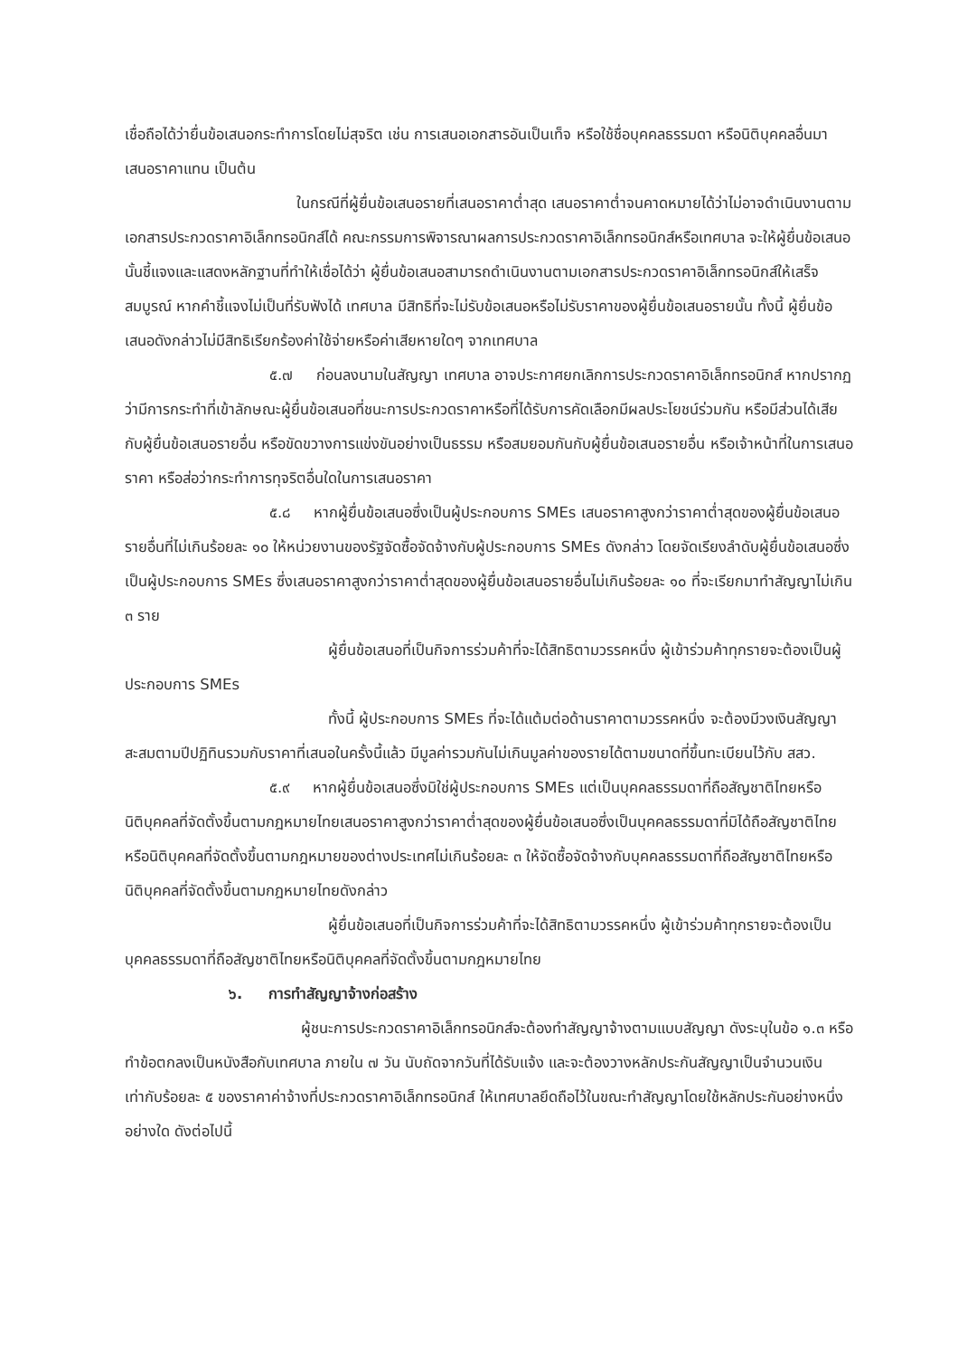เชื่อถือได้ว่ายื่นข้อเสนอกระทำการโดยไม่สุจริต เช่น การเสนอเอกสารอันเป็นเท็จ หรือใช้ชื่อบุคคลธรรมดา หรือนิติบุคคลอื่นมาเสนอราคาแทน เป็นต้น
ในกรณีที่ผู้ยื่นข้อเสนอรายที่เสนอราคาต่ำสุด เสนอราคาต่ำจนคาดหมายได้ว่าไม่อาจดำเนินงานตามเอกสารประกวดราคาอิเล็กทรอนิกส์ได้ คณะกรรมการพิจารณาผลการประกวดราคาอิเล็กทรอนิกส์หรือเทศบาล จะให้ผู้ยื่นข้อเสนอนั้นชี้แจงและแสดงหลักฐานที่ทำให้เชื่อได้ว่า ผู้ยื่นข้อเสนอสามารถดำเนินงานตามเอกสารประกวดราคาอิเล็กทรอนิกส์ให้เสร็จสมบูรณ์ หากคำชี้แจงไม่เป็นที่รับฟังได้ เทศบาล มีสิทธิที่จะไม่รับข้อเสนอหรือไม่รับราคาของผู้ยื่นข้อเสนอรายนั้น ทั้งนี้ ผู้ยื่นข้อเสนอดังกล่าวไม่มีสิทธิเรียกร้องค่าใช้จ่ายหรือค่าเสียหายใดๆ จากเทศบาล
๕.๗ ก่อนลงนามในสัญญา เทศบาล อาจประกาศยกเลิกการประกวดราคาอิเล็กทรอนิกส์ หากปรากฏว่ามีการกระทำที่เข้าลักษณะผู้ยื่นข้อเสนอที่ชนะการประกวดราคาหรือที่ได้รับการคัดเลือกมีผลประโยชน์ร่วมกัน หรือมีส่วนได้เสียกับผู้ยื่นข้อเสนอรายอื่น หรือขัดขวางการแข่งขันอย่างเป็นธรรม หรือสมยอมกันกับผู้ยื่นข้อเสนอรายอื่น หรือเจ้าหน้าที่ในการเสนอราคา หรือส่อว่ากระทำการทุจริตอื่นใดในการเสนอราคา
๕.๘ หากผู้ยื่นข้อเสนอซึ่งเป็นผู้ประกอบการ SMEs เสนอราคาสูงกว่าราคาต่ำสุดของผู้ยื่นข้อเสนอรายอื่นที่ไม่เกินร้อยละ ๑๐ ให้หน่วยงานของรัฐจัดซื้อจัดจ้างกับผู้ประกอบการ SMEs ดังกล่าว โดยจัดเรียงลำดับผู้ยื่นข้อเสนอซึ่งเป็นผู้ประกอบการ SMEs ซึ่งเสนอราคาสูงกว่าราคาต่ำสุดของผู้ยื่นข้อเสนอรายอื่นไม่เกินร้อยละ ๑๐ ที่จะเรียกมาทำสัญญาไม่เกิน ๓ ราย
ผู้ยื่นข้อเสนอที่เป็นกิจการร่วมค้าที่จะได้สิทธิตามวรรคหนึ่ง ผู้เข้าร่วมค้าทุกรายจะต้องเป็นผู้ประกอบการ SMEs
ทั้งนี้ ผู้ประกอบการ SMEs ที่จะได้แต้มต่อด้านราคาตามวรรคหนึ่ง จะต้องมีวงเงินสัญญาสะสมตามปีปฏิทินรวมกับราคาที่เสนอในครั้งนี้แล้ว มีมูลค่ารวมกันไม่เกินมูลค่าของรายได้ตามขนาดที่ขึ้นทะเบียนไว้กับ สสว.
๕.๙ หากผู้ยื่นข้อเสนอซึ่งมิใช่ผู้ประกอบการ SMEs แต่เป็นบุคคลธรรมดาที่ถือสัญชาติไทยหรือนิติบุคคลที่จัดตั้งขึ้นตามกฎหมายไทยเสนอราคาสูงกว่าราคาต่ำสุดของผู้ยื่นข้อเสนอซึ่งเป็นบุคคลธรรมดาที่มิได้ถือสัญชาติไทยหรือนิติบุคคลที่จัดตั้งขึ้นตามกฎหมายของต่างประเทศไม่เกินร้อยละ ๓ ให้จัดซื้อจัดจ้างกับบุคคลธรรมดาที่ถือสัญชาติไทยหรือนิติบุคคลที่จัดตั้งขึ้นตามกฎหมายไทยดังกล่าว
ผู้ยื่นข้อเสนอที่เป็นกิจการร่วมค้าที่จะได้สิทธิตามวรรคหนึ่ง ผู้เข้าร่วมค้าทุกรายจะต้องเป็นบุคคลธรรมดาที่ถือสัญชาติไทยหรือนิติบุคคลที่จัดตั้งขึ้นตามกฎหมายไทย
๖. การทำสัญญาจ้างก่อสร้าง
ผู้ชนะการประกวดราคาอิเล็กทรอนิกส์จะต้องทำสัญญาจ้างตามแบบสัญญา ดังระบุในข้อ ๑.๓ หรือทำข้อตกลงเป็นหนังสือกับเทศบาล ภายใน ๗ วัน นับถัดจากวันที่ได้รับแจ้ง และจะต้องวางหลักประกันสัญญาเป็นจำนวนเงินเท่ากับร้อยละ ๕ ของราคาค่าจ้างที่ประกวดราคาอิเล็กทรอนิกส์ ให้เทศบาลยึดถือไว้ในขณะทำสัญญาโดยใช้หลักประกันอย่างหนึ่งอย่างใด ดังต่อไปนี้